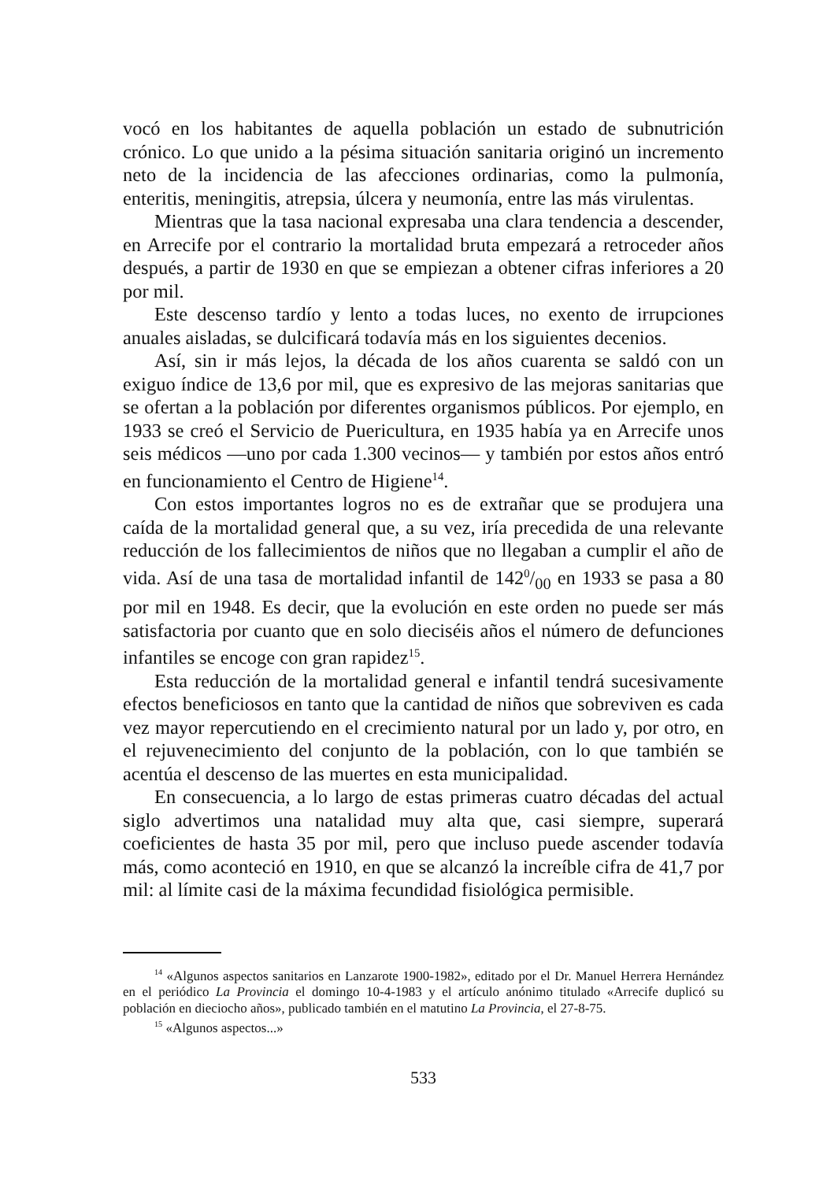vocó en los habitantes de aquella población un estado de subnutrición crónico. Lo que unido a la pésima situación sanitaria originó un incremento neto de la incidencia de las afecciones ordinarias, como la pulmonía, enteritis, meningitis, atrepsia, úlcera y neumonía, entre las más virulentas.
Mientras que la tasa nacional expresaba una clara tendencia a descender, en Arrecife por el contrario la mortalidad bruta empezará a retroceder años después, a partir de 1930 en que se empiezan a obtener cifras inferiores a 20 por mil.
Este descenso tardío y lento a todas luces, no exento de irrupciones anuales aisladas, se dulcificará todavía más en los siguientes decenios.
Así, sin ir más lejos, la década de los años cuarenta se saldó con un exiguo índice de 13,6 por mil, que es expresivo de las mejoras sanitarias que se ofertan a la población por diferentes organismos públicos. Por ejemplo, en 1933 se creó el Servicio de Puericultura, en 1935 había ya en Arrecife unos seis médicos —uno por cada 1.300 vecinos— y también por estos años entró en funcionamiento el Centro de Higiene<sup>14</sup>.
Con estos importantes logros no es de extrañar que se produjera una caída de la mortalidad general que, a su vez, iría precedida de una relevante reducción de los fallecimientos de niños que no llegaban a cumplir el año de vida. Así de una tasa de mortalidad infantil de 1420/00 en 1933 se pasa a 80 por mil en 1948. Es decir, que la evolución en este orden no puede ser más satisfactoria por cuanto que en solo dieciséis años el número de defunciones infantiles se encoge con gran rapidez<sup>15</sup>.
Esta reducción de la mortalidad general e infantil tendrá sucesivamente efectos beneficiosos en tanto que la cantidad de niños que sobreviven es cada vez mayor repercutiendo en el crecimiento natural por un lado y, por otro, en el rejuvenecimiento del conjunto de la población, con lo que también se acentúa el descenso de las muertes en esta municipalidad.
En consecuencia, a lo largo de estas primeras cuatro décadas del actual siglo advertimos una natalidad muy alta que, casi siempre, superará coeficientes de hasta 35 por mil, pero que incluso puede ascender todavía más, como aconteció en 1910, en que se alcanzó la increíble cifra de 41,7 por mil: al límite casi de la máxima fecundidad fisiológica permisible.
<sup>14</sup> «Algunos aspectos sanitarios en Lanzarote 1900-1982», editado por el Dr. Manuel Herrera Hernández en el periódico La Provincia el domingo 10-4-1983 y el artículo anónimo titulado «Arrecife duplicó su población en dieciocho años», publicado también en el matutino La Provincia, el 27-8-75.
<sup>15</sup> «Algunos aspectos...»
533